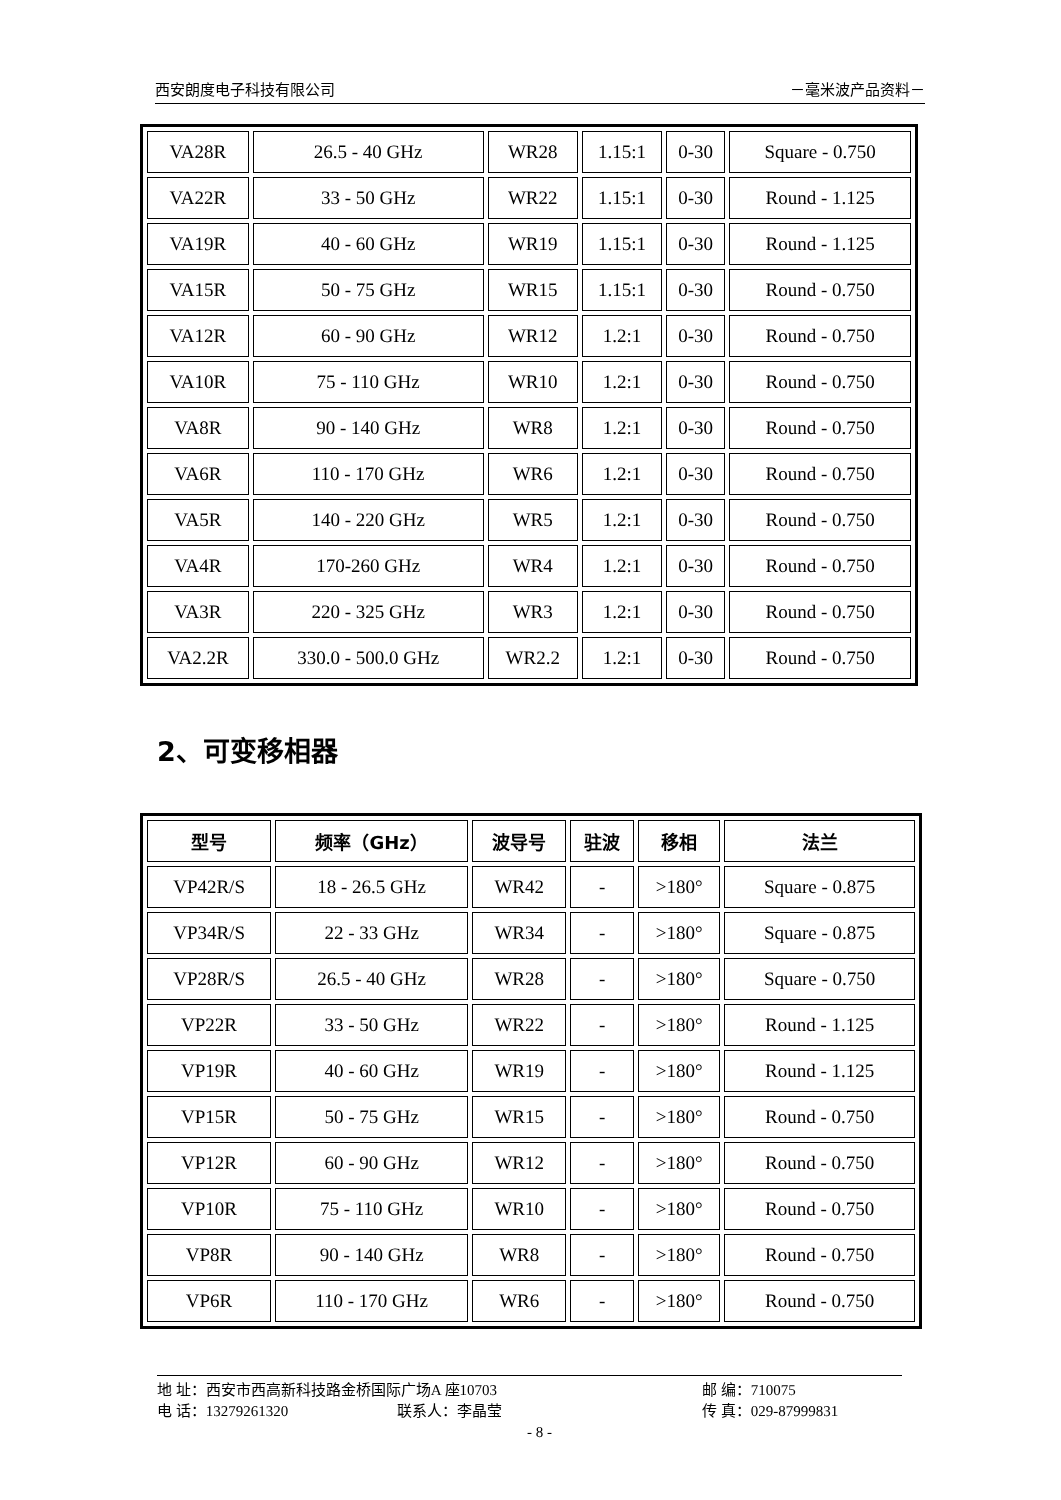西安朗度电子科技有限公司 －毫米波产品资料－
| VA28R | 26.5 - 40 GHz | WR28 | 1.15:1 | 0-30 | Square - 0.750 |
| VA22R | 33 - 50 GHz | WR22 | 1.15:1 | 0-30 | Round - 1.125 |
| VA19R | 40 - 60 GHz | WR19 | 1.15:1 | 0-30 | Round - 1.125 |
| VA15R | 50 - 75 GHz | WR15 | 1.15:1 | 0-30 | Round - 0.750 |
| VA12R | 60 - 90 GHz | WR12 | 1.2:1 | 0-30 | Round - 0.750 |
| VA10R | 75 - 110 GHz | WR10 | 1.2:1 | 0-30 | Round - 0.750 |
| VA8R | 90 - 140 GHz | WR8 | 1.2:1 | 0-30 | Round - 0.750 |
| VA6R | 110 - 170 GHz | WR6 | 1.2:1 | 0-30 | Round - 0.750 |
| VA5R | 140 - 220 GHz | WR5 | 1.2:1 | 0-30 | Round - 0.750 |
| VA4R | 170-260 GHz | WR4 | 1.2:1 | 0-30 | Round - 0.750 |
| VA3R | 220 - 325 GHz | WR3 | 1.2:1 | 0-30 | Round - 0.750 |
| VA2.2R | 330.0 - 500.0 GHz | WR2.2 | 1.2:1 | 0-30 | Round - 0.750 |
2、可变移相器
| 型号 | 频率（GHz） | 波导号 | 驻波 | 移相 | 法兰 |
| --- | --- | --- | --- | --- | --- |
| VP42R/S | 18 - 26.5 GHz | WR42 | - | >180° | Square - 0.875 |
| VP34R/S | 22 - 33 GHz | WR34 | - | >180° | Square - 0.875 |
| VP28R/S | 26.5 - 40 GHz | WR28 | - | >180° | Square - 0.750 |
| VP22R | 33 - 50 GHz | WR22 | - | >180° | Round - 1.125 |
| VP19R | 40 - 60 GHz | WR19 | - | >180° | Round - 1.125 |
| VP15R | 50 - 75 GHz | WR15 | - | >180° | Round - 0.750 |
| VP12R | 60 - 90 GHz | WR12 | - | >180° | Round - 0.750 |
| VP10R | 75 - 110 GHz | WR10 | - | >180° | Round - 0.750 |
| VP8R | 90 - 140 GHz | WR8 | - | >180° | Round - 0.750 |
| VP6R | 110 - 170 GHz | WR6 | - | >180° | Round - 0.750 |
地 址：西安市西高新科技路金桥国际广场A 座10703 邮 编：710075
电 话：13279261320 联系人：李晶莹 传 真：029-87999831
- 8 -